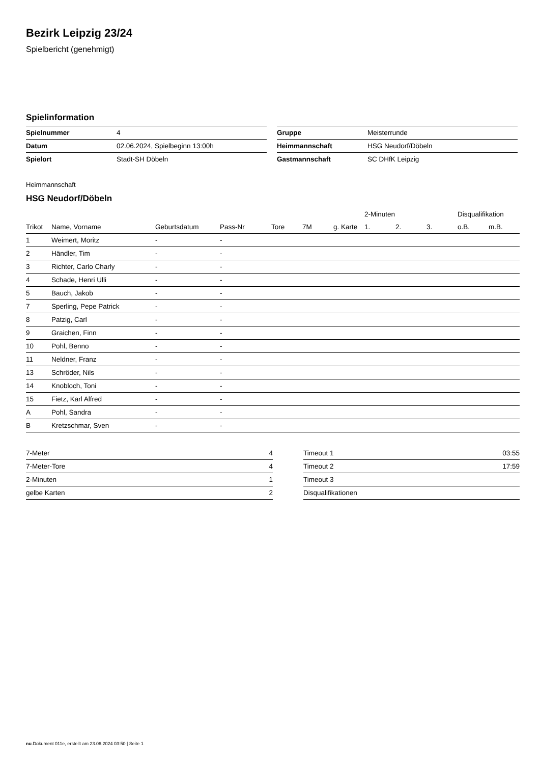Bezirk Leipzig 23/24
Spielbericht (genehmigt)
Spielinformation
| Spielnummer | 4 |
| Datum | 02.06.2024, Spielbeginn 13:00h |
| Spielort | Stadt-SH Döbeln |
| Gruppe | Meisterrunde |
| Heimmannschaft | HSG Neudorf/Döbeln |
| Gastmannschaft | SC DHfK Leipzig |
Heimmannschaft
HSG Neudorf/Döbeln
| | | | | | | | 2-Minuten | | | Disqualifikation | |
| --- | --- | --- | --- | --- | --- | --- | --- | --- | --- | --- | --- |
| Trikot | Name, Vorname | Geburtsdatum | Pass-Nr | Tore | 7M | g. Karte | 1. | 2. | 3. | o.B. | m.B. |
| 1 | Weimert, Moritz | - | - | | | | | | | | |
| 2 | Händler, Tim | - | - | | | | | | | | |
| 3 | Richter, Carlo Charly | - | - | | | | | | | | |
| 4 | Schade, Henri Ulli | - | - | | | | | | | | |
| 5 | Bauch, Jakob | - | - | | | | | | | | |
| 7 | Sperling, Pepe Patrick | - | - | | | | | | | | |
| 8 | Patzig, Carl | - | - | | | | | | | | |
| 9 | Graichen, Finn | - | - | | | | | | | | |
| 10 | Pohl, Benno | - | - | | | | | | | | |
| 11 | Neldner, Franz | - | - | | | | | | | | |
| 13 | Schröder, Nils | - | - | | | | | | | | |
| 14 | Knobloch, Toni | - | - | | | | | | | | |
| 15 | Fietz, Karl Alfred | - | - | | | | | | | | |
| A | Pohl, Sandra | - | - | | | | | | | | |
| B | Kretzschmar, Sven | - | - | | | | | | | | |
| 7-Meter | 4 |
| 7-Meter-Tore | 4 |
| 2-Minuten | 1 |
| gelbe Karten | 2 |
| Timeout 1 | 03:55 |
| Timeout 2 | 17:59 |
| Timeout 3 | |
| Disqualifikationen | |
nu.Dokument 011e, erstellt am 23.06.2024 03:50 | Seite 1